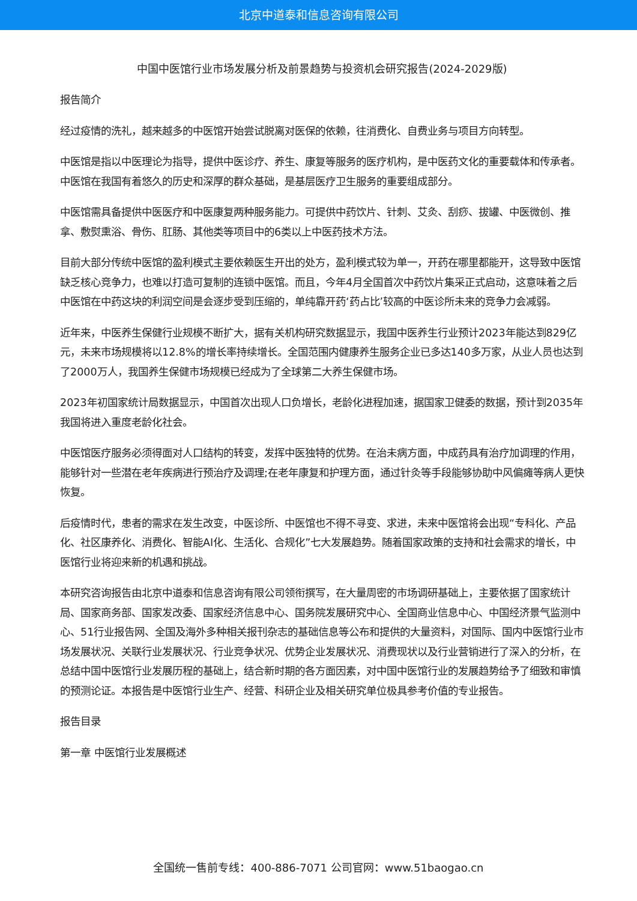北京中道泰和信息咨询有限公司
中国中医馆行业市场发展分析及前景趋势与投资机会研究报告(2024-2029版)
报告简介
经过疫情的洗礼，越来越多的中医馆开始尝试脱离对医保的依赖，往消费化、自费业务与项目方向转型。
中医馆是指以中医理论为指导，提供中医诊疗、养生、康复等服务的医疗机构，是中医药文化的重要载体和传承者。中医馆在我国有着悠久的历史和深厚的群众基础，是基层医疗卫生服务的重要组成部分。
中医馆需具备提供中医医疗和中医康复两种服务能力。可提供中药饮片、针刺、艾灸、刮痧、拔罐、中医微创、推拿、敷熨熏浴、骨伤、肛肠、其他类等项目中的6类以上中医药技术方法。
目前大部分传统中医馆的盈利模式主要依赖医生开出的处方，盈利模式较为单一，开药在哪里都能开，这导致中医馆缺乏核心竞争力，也难以打造可复制的连锁中医馆。而且，今年4月全国首次中药饮片集采正式启动，这意味着之后中医馆在中药这块的利润空间是会逐步受到压缩的，单纯靠开药‘药占比’较高的中医诊所未来的竞争力会减弱。
近年来，中医养生保健行业规模不断扩大，据有关机构研究数据显示，我国中医养生行业预计2023年能达到829亿元，未来市场规模将以12.8%的增长率持续增长。全国范围内健康养生服务企业已多达140多万家，从业人员也达到了2000万人，我国养生保健市场规模已经成为了全球第二大养生保健市场。
2023年初国家统计局数据显示，中国首次出现人口负增长，老龄化进程加速，据国家卫健委的数据，预计到2035年我国将进入重度老龄化社会。
中医馆医疗服务必须得面对人口结构的转变，发挥中医独特的优势。在治未病方面，中成药具有治疗加调理的作用，能够针对一些潜在老年疾病进行预治疗及调理;在老年康复和护理方面，通过针灸等手段能够协助中风偏瘫等病人更快恢复。
后疫情时代，患者的需求在发生改变，中医诊所、中医馆也不得不寻变、求进，未来中医馆将会出现“专科化、产品化、社区康养化、消费化、智能AI化、生活化、合规化”七大发展趋势。随着国家政策的支持和社会需求的增长，中医馆行业将迎来新的机遇和挑战。
本研究咨询报告由北京中道泰和信息咨询有限公司领衔撰写，在大量周密的市场调研基础上，主要依据了国家统计局、国家商务部、国家发改委、国家经济信息中心、国务院发展研究中心、全国商业信息中心、中国经济景气监测中心、51行业报告网、全国及海外多种相关报刊杂志的基础信息等公布和提供的大量资料，对国际、国内中医馆行业市场发展状况、关联行业发展状况、行业竞争状况、优势企业发展状况、消费现状以及行业营销进行了深入的分析，在总结中国中医馆行业发展历程的基础上，结合新时期的各方面因素，对中国中医馆行业的发展趋势给予了细致和审慎的预测论证。本报告是中医馆行业生产、经营、科研企业及相关研究单位极具参考价值的专业报告。
报告目录
第一章 中医馆行业发展概述
全国统一售前专线：400-886-7071 公司官网：www.51baogao.cn